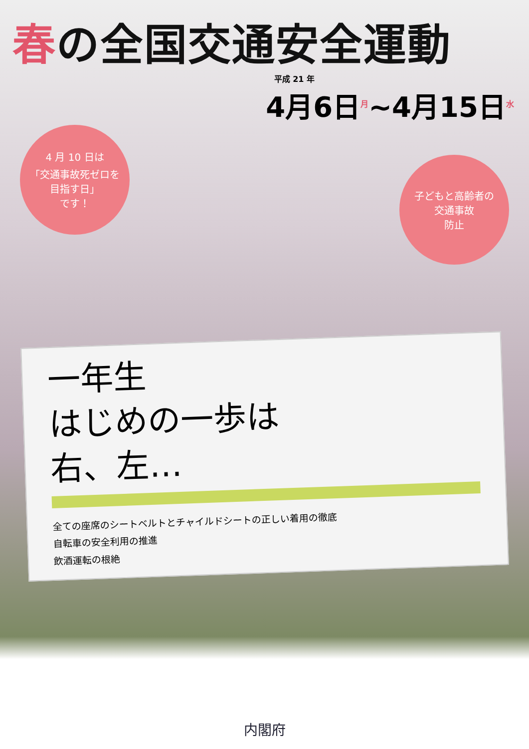春の全国交通安全運動
平成 21 年
4月6日<sup>月</sup>~4月15日<sup>水</sup>
4 月 10 日は
「交通事故死ゼロを
目指す日」
です！
子どもと高齢者の
交通事故
防止
一年生
はじめの一歩は
右、左…
全ての座席のシートベルトとチャイルドシートの正しい着用の徹底
自転車の安全利用の推進
飲酒運転の根絶
内閣府